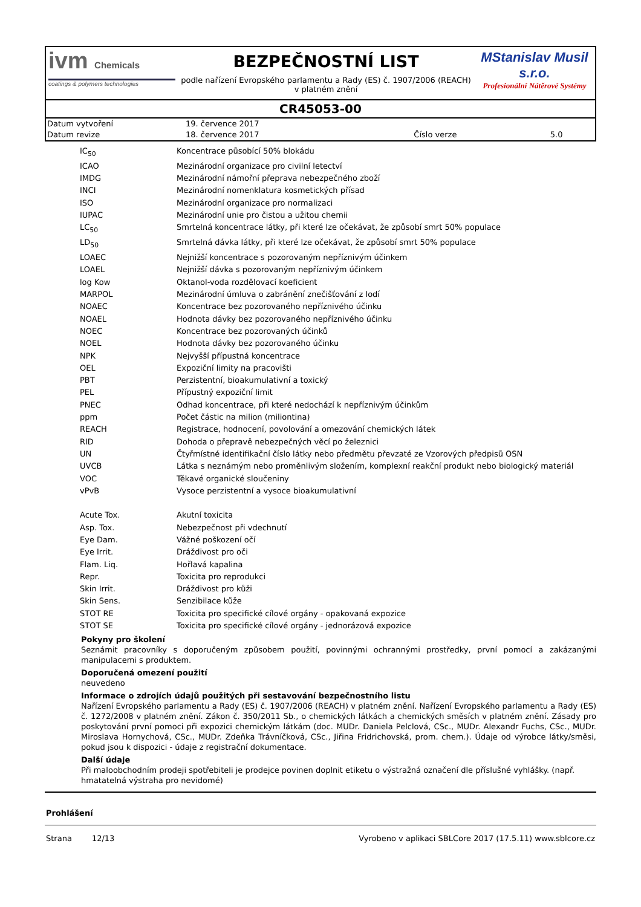ivm Chemicals
coatings & polymers technologies
BEZPEČNOSTNÍ LIST
podle nařízení Evropského parlamentu a Rady (ES) č. 1907/2006 (REACH) v platném znění
MStanislav Musil s.r.o.
Profesionální Nátěrové Systémy
CR45053-00
| Datum vytvoření | 19. července 2017 | | |
| Datum revize | 18. července 2017 | Číslo verze | 5.0 |
| IC<sub>50</sub> | Koncentrace působící 50% blokádu |
| ICAO | Mezinárodní organizace pro civilní letectví |
| IMDG | Mezinárodní námořní přeprava nebezpečného zboží |
| INCI | Mezinárodní nomenklatura kosmetických přísad |
| ISO | Mezinárodní organizace pro normalizaci |
| IUPAC | Mezinárodní unie pro čistou a užitou chemii |
| LC<sub>50</sub> | Smrtelná koncentrace látky, při které lze očekávat, že způsobí smrt 50% populace |
| LD<sub>50</sub> | Smrtelná dávka látky, při které lze očekávat, že způsobí smrt 50% populace |
| LOAEC | Nejnižší koncentrace s pozorovaným nepříznivým účinkem |
| LOAEL | Nejnižší dávka s pozorovaným nepříznivým účinkem |
| log Kow | Oktanol-voda rozdělovací koeficient |
| MARPOL | Mezinárodní úmluva o zabránění znečišťování z lodí |
| NOAEC | Koncentrace bez pozorovaného nepříznivého účinku |
| NOAEL | Hodnota dávky bez pozorovaného nepříznivého účinku |
| NOEC | Koncentrace bez pozorovaných účinků |
| NOEL | Hodnota dávky bez pozorovaného účinku |
| NPK | Nejvyšší přípustná koncentrace |
| OEL | Expoziční limity na pracovišti |
| PBT | Perzistentní, bioakumulativní a toxický |
| PEL | Přípustný expoziční limit |
| PNEC | Odhad koncentrace, při které nedochází k nepříznivým účinkům |
| ppm | Počet částic na milion (miliontina) |
| REACH | Registrace, hodnocení, povolování a omezování chemických látek |
| RID | Dohoda o přepravě nebezpečných věcí po železnici |
| UN | Čtyřmístné identifikační číslo látky nebo předmětu převzaté ze Vzorových předpisů OSN |
| UVCB | Látka s neznámým nebo proměnlivým složením, komplexní reakční produkt nebo biologický materiál |
| VOC | Těkavé organické sloučeniny |
| vPvB | Vysoce perzistentní a vysoce bioakumulativní |
| Acute Tox. | Akutní toxicita |
| Asp. Tox. | Nebezpečnost při vdechnutí |
| Eye Dam. | Vážné poškození očí |
| Eye Irrit. | Dráždivost pro oči |
| Flam. Liq. | Hořlavá kapalina |
| Repr. | Toxicita pro reprodukci |
| Skin Irrit. | Dráždivost pro kůži |
| Skin Sens. | Senzibilace kůže |
| STOT RE | Toxicita pro specifické cílové orgány - opakovaná expozice |
| STOT SE | Toxicita pro specifické cílové orgány - jednorázová expozice |
Pokyny pro školení
Seznámit pracovníky s doporučeným způsobem použití, povinnými ochrannými prostředky, první pomocí a zakázanými manipulacemi s produktem.
Doporučená omezení použití
neuvedeno
Informace o zdrojích údajů použitých při sestavování bezpečnostního listu
Nařízení Evropského parlamentu a Rady (ES) č. 1907/2006 (REACH) v platném znění. Nařízení Evropského parlamentu a Rady (ES) č. 1272/2008 v platném znění. Zákon č. 350/2011 Sb., o chemických látkách a chemických směsích v platném znění. Zásady pro poskytování první pomoci při expozici chemickým látkám (doc. MUDr. Daniela Pelclová, CSc., MUDr. Alexandr Fuchs, CSc., MUDr. Miroslava Hornychová, CSc., MUDr. Zdeňka Trávníčková, CSc., Jiřina Fridrichovská, prom. chem.). Údaje od výrobce látky/směsi, pokud jsou k dispozici - údaje z registrační dokumentace.
Další údaje
Při maloobchodním prodeji spotřebiteli je prodejce povinen doplnit etiketu o výstražná označení dle příslušné vyhlášky. (např. hmatatelná výstraha pro nevidomé)
Prohlášení
Strana 12/13 Vyrobeno v aplikaci SBLCore 2017 (17.5.11) www.sblcore.cz